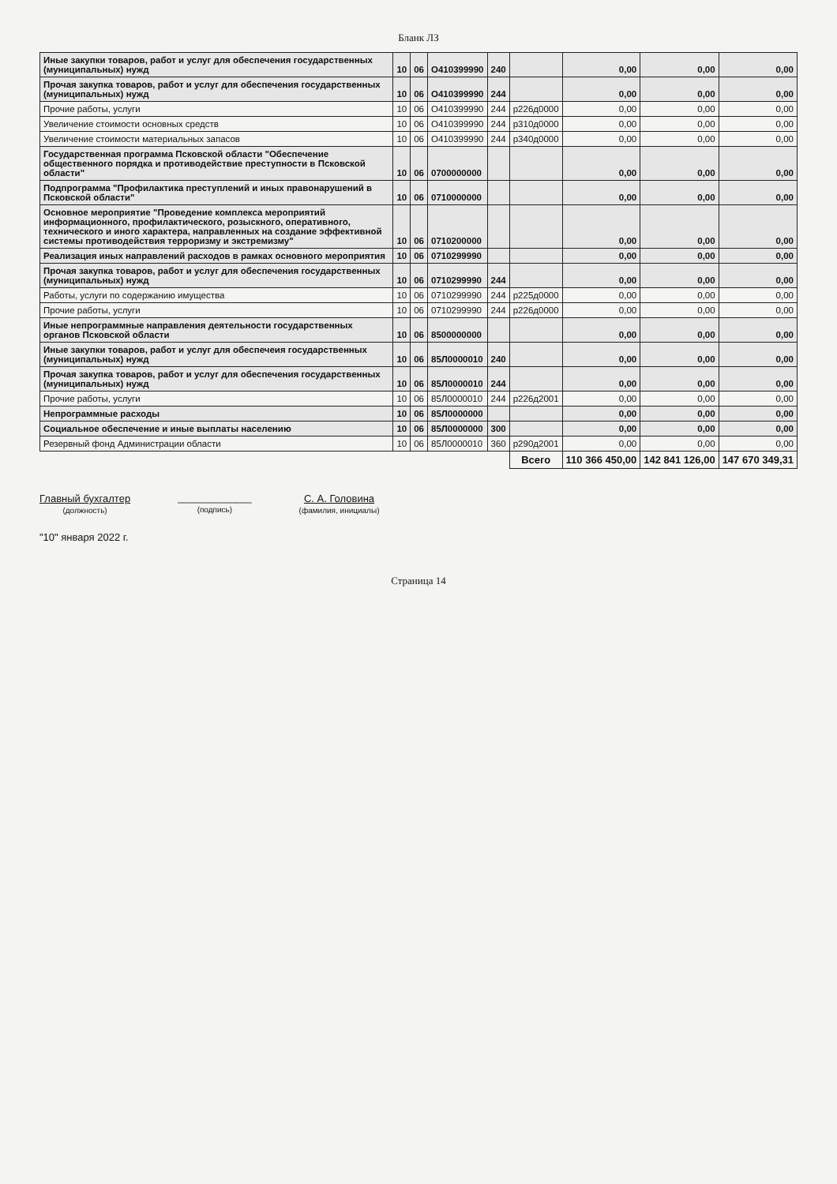Бланк ЛЗ
| Иные закупки товаров, работ и услуг для обеспечения государственных (муниципальных) нужд | 10 | 06 | О410399990 | 240 | | 0,00 | 0,00 | 0,00 |
| Прочая закупка товаров, работ и услуг для обеспечения государственных (муниципальных) нужд | 10 | 06 | О410399990 | 244 | | 0,00 | 0,00 | 0,00 |
| Прочие работы, услуги | 10 | 06 | О410399990 | 244 | р226д0000 | 0,00 | 0,00 | 0,00 |
| Увеличение стоимости основных средств | 10 | 06 | О410399990 | 244 | р310д0000 | 0,00 | 0,00 | 0,00 |
| Увеличение стоимости материальных запасов | 10 | 06 | О410399990 | 244 | р340д0000 | 0,00 | 0,00 | 0,00 |
| Государственная программа Псковской области "Обеспечение общественного порядка и противодействие преступности в Псковской области" | 10 | 06 | 0700000000 | | | 0,00 | 0,00 | 0,00 |
| Подпрограмма "Профилактика преступлений и иных правонарушений в Псковской области" | 10 | 06 | 0710000000 | | | 0,00 | 0,00 | 0,00 |
| Основное мероприятие "Проведение комплекса мероприятий информационного, профилактического, розыскного, оперативного, технического и иного характера, направленных на создание эффективной системы противодействия терроризму и экстремизму" | 10 | 06 | 0710200000 | | | 0,00 | 0,00 | 0,00 |
| Реализация иных направлений расходов в рамках основного мероприятия | 10 | 06 | 0710299990 | | | 0,00 | 0,00 | 0,00 |
| Прочая закупка товаров, работ и услуг для обеспечения государственных (муниципальных) нужд | 10 | 06 | 0710299990 | 244 | | 0,00 | 0,00 | 0,00 |
| Работы, услуги по содержанию имущества | 10 | 06 | 0710299990 | 244 | р225д0000 | 0,00 | 0,00 | 0,00 |
| Прочие работы, услуги | 10 | 06 | 0710299990 | 244 | р226д0000 | 0,00 | 0,00 | 0,00 |
| Иные непрограммные направления деятельности государственных органов Псковской области | 10 | 06 | 8500000000 | | | 0,00 | 0,00 | 0,00 |
| Иные закупки товаров, работ и услуг для обеспечеия государственных (муниципальных) нужд | 10 | 06 | 85Л0000010 | 240 | | 0,00 | 0,00 | 0,00 |
| Прочая закупка товаров, работ и услуг для обеспечения государственных (муниципальных) нужд | 10 | 06 | 85Л0000010 | 244 | | 0,00 | 0,00 | 0,00 |
| Прочие работы, услуги | 10 | 06 | 85Л0000010 | 244 | р226д2001 | 0,00 | 0,00 | 0,00 |
| Непрограммные расходы | 10 | 06 | 85Л0000000 | | | 0,00 | 0,00 | 0,00 |
| Социальное обеспечение и иные выплаты населению | 10 | 06 | 85Л0000000 | 300 | | 0,00 | 0,00 | 0,00 |
| Резервный фонд Администрации области | 10 | 06 | 85Л0000010 | 360 | р290д2001 | 0,00 | 0,00 | 0,00 |
| | | | | | Всего | 110 366 450,00 | 142 841 126,00 | 147 670 349,31 |
Главный бухгалтер
(должность)
______________
(подпись)
С. А. Головина
(фамилия, инициалы)
"10" января 2022 г.
Страница 14